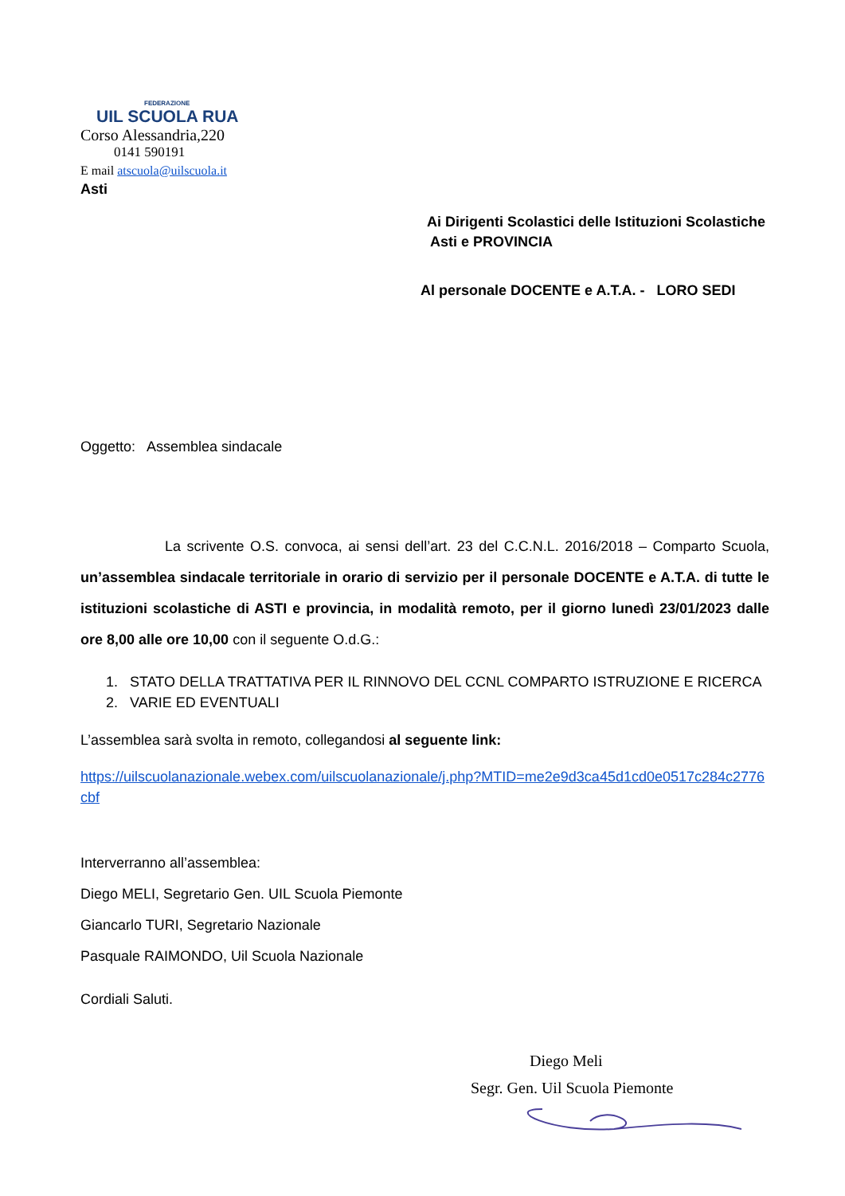FEDERAZIONE
UIL SCUOLA RUA
Corso Alessandria,220
0141 590191
E mail atscuola@uilscuola.it
Asti
Ai Dirigenti Scolastici delle Istituzioni Scolastiche
Asti e PROVINCIA
Al personale DOCENTE e A.T.A. - LORO SEDI
Oggetto: Assemblea sindacale
La scrivente O.S. convoca, ai sensi dell’art. 23 del C.C.N.L. 2016/2018 – Comparto Scuola, un’assemblea sindacale territoriale in orario di servizio per il personale DOCENTE e A.T.A. di tutte le istituzioni scolastiche di ASTI e provincia, in modalità remoto, per il giorno lunedì 23/01/2023 dalle ore 8,00 alle ore 10,00 con il seguente O.d.G.:
1. STATO DELLA TRATTATIVA PER IL RINNOVO DEL CCNL COMPARTO ISTRUZIONE E RICERCA
2. VARIE ED EVENTUALI
L’assemblea sarà svolta in remoto, collegandosi al seguente link:
https://uilscuolanazionale.webex.com/uilscuolanazionale/j.php?MTID=me2e9d3ca45d1cd0e0517c284c2776cbf
Interverranno all’assemblea:
Diego MELI, Segretario Gen. UIL Scuola Piemonte
Giancarlo TURI, Segretario Nazionale
Pasquale RAIMONDO, Uil Scuola Nazionale
Cordiali Saluti.
Diego Meli
Segr. Gen. Uil Scuola Piemonte